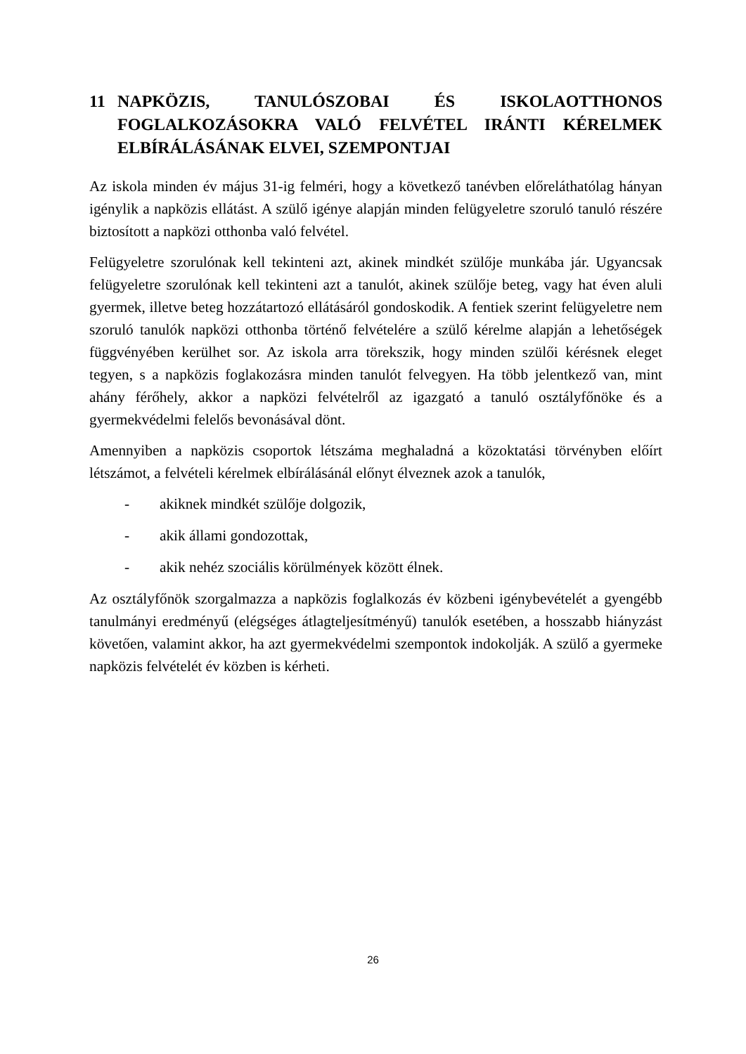11 NAPKÖZIS, TANULÓSZOBAI ÉS ISKOLAOTTHONOS FOGLALKOZÁSOKRA VALÓ FELVÉTEL IRÁNTI KÉRELMEK ELBÍRÁLÁSÁNAK ELVEI, SZEMPONTJAI
Az iskola minden év május 31-ig felméri, hogy a következő tanévben előreláthatólag hányan igénylik a napközis ellátást. A szülő igénye alapján minden felügyeletre szoruló tanuló részére biztosított a napközi otthonba való felvétel.
Felügyeletre szorulónak kell tekinteni azt, akinek mindkét szülője munkába jár. Ugyancsak felügyeletre szorulónak kell tekinteni azt a tanulót, akinek szülője beteg, vagy hat éven aluli gyermek, illetve beteg hozzátartozó ellátásáról gondoskodik. A fentiek szerint felügyeletre nem szoruló tanulók napközi otthonba történő felvételére a szülő kérelme alapján a lehetőségek függvényében kerülhet sor. Az iskola arra törekszik, hogy minden szülői kérésnek eleget tegyen, s a napközis foglakozásra minden tanulót felvegyen. Ha több jelentkező van, mint ahány férőhely, akkor a napközi felvételről az igazgató a tanuló osztályfőnöke és a gyermekvédelmi felelős bevonásával dönt.
Amennyiben a napközis csoportok létszáma meghaladná a közoktatási törvényben előírt létszámot, a felvételi kérelmek elbírálásánál előnyt élveznek azok a tanulók,
- akiknek mindkét szülője dolgozik,
- akik állami gondozottak,
- akik nehéz szociális körülmények között élnek.
Az osztályfőnök szorgalmazza a napközis foglalkozás év közbeni igénybevételét a gyengébb tanulmányi eredményű (elégséges átlagteljesítményű) tanulók esetében, a hosszabb hiányzást követően, valamint akkor, ha azt gyermekvédelmi szempontok indokolják. A szülő a gyermeke napközis felvételét év közben is kérheti.
26